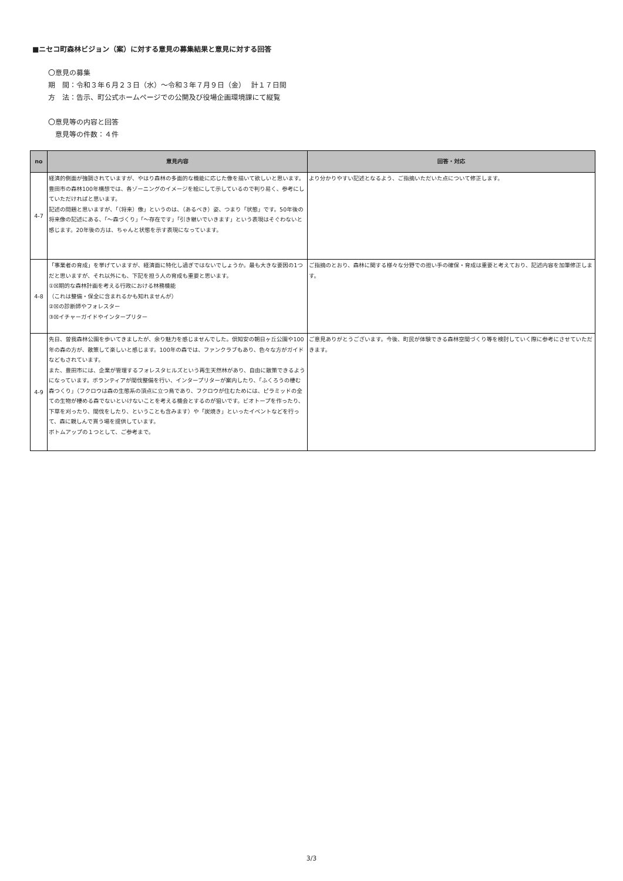■ニセコ町森林ビジョン（案）に対する意見の募集結果と意見に対する回答
〇意見の募集
期　間：令和３年６月２３日（水）～令和３年７月９日（金）　 計１７日間
方　法：告示、町公式ホームページでの公開及び役場企画環境課にて縦覧
〇意見等の内容と回答
　意見等の件数：４件
| no | 意見内容 | 回答・対応 |
| --- | --- | --- |
| 4-7 | 経済的側面が強調されていますが、やはり森林の多面的な機能に応じた像を描いて欲しいと思います。 豊田市の森林100年構想では、各ゾーニングのイメージを絵にして示しているので判り易く、参考にしていただければと思います。 記述の問題と思いますが、「（将来）像」というのは、（あるべき）姿、つまり「状態」です。50年後の将来像の記述にある、「～森づくり」「～存在です」「引き継いでいきます」という表現はそぐわないと感じます。20年後の方は、ちゃんと状態を示す表現になっています。 | より分かりやすい記述となるよう、ご指摘いただいた点について修正します。 |
| 4-8 | 「事業者の育成」を挙げていますが、経済面に特化し過ぎではないでしょうか。最も大きな要因の1つだと思いますが、それ以外にも、下記を担う人の育成も重要と思います。 ①☒期的な森林計画を考える行政における林務機能 （これは整備・保全に含まれるかも知れませんが） ②☒の診断師やフォレスター ③☒イチャーガイドやインタープリター | ご指摘のとおり、森林に関する様々な分野での担い手の確保・育成は重要と考えており、記述内容を加筆修正します。 |
| 4-9 | 先日、曽我森林公園を歩いてきましたが、余り魅力を感じませんでした。倶知安の朝日ヶ丘公園や100年の森の方が、散策して楽しいと感じます。100年の森では、ファンクラブもあり、色々な方がガイドなどもされています。 また、豊田市には、企業が管理するフォレスタヒルズという再生天然林があり、自由に散策できるようになっています。ボランティアが間伐整備を行い、インタープリターが案内したり、「ふくろうの棲む森つくり」（フクロウは森の生態系の頂点に立つ鳥であり、フクロウが住むためには、ピラミッドの全ての生物が棲める森でないといけないことを考える機会とするのが狙いです。ビオトープを作ったり、下草を刈ったり、間伐をしたり、ということも含みます）や「炭焼き」といったイベントなどを行って、森に親しんで貰う場を提供しています。 ボトムアップの１つとして、ご参考まで。 | ご意見ありがとうございます。今後、町民が体験できる森林空間づくり等を検討していく際に参考にさせていただきます。 |
3/3